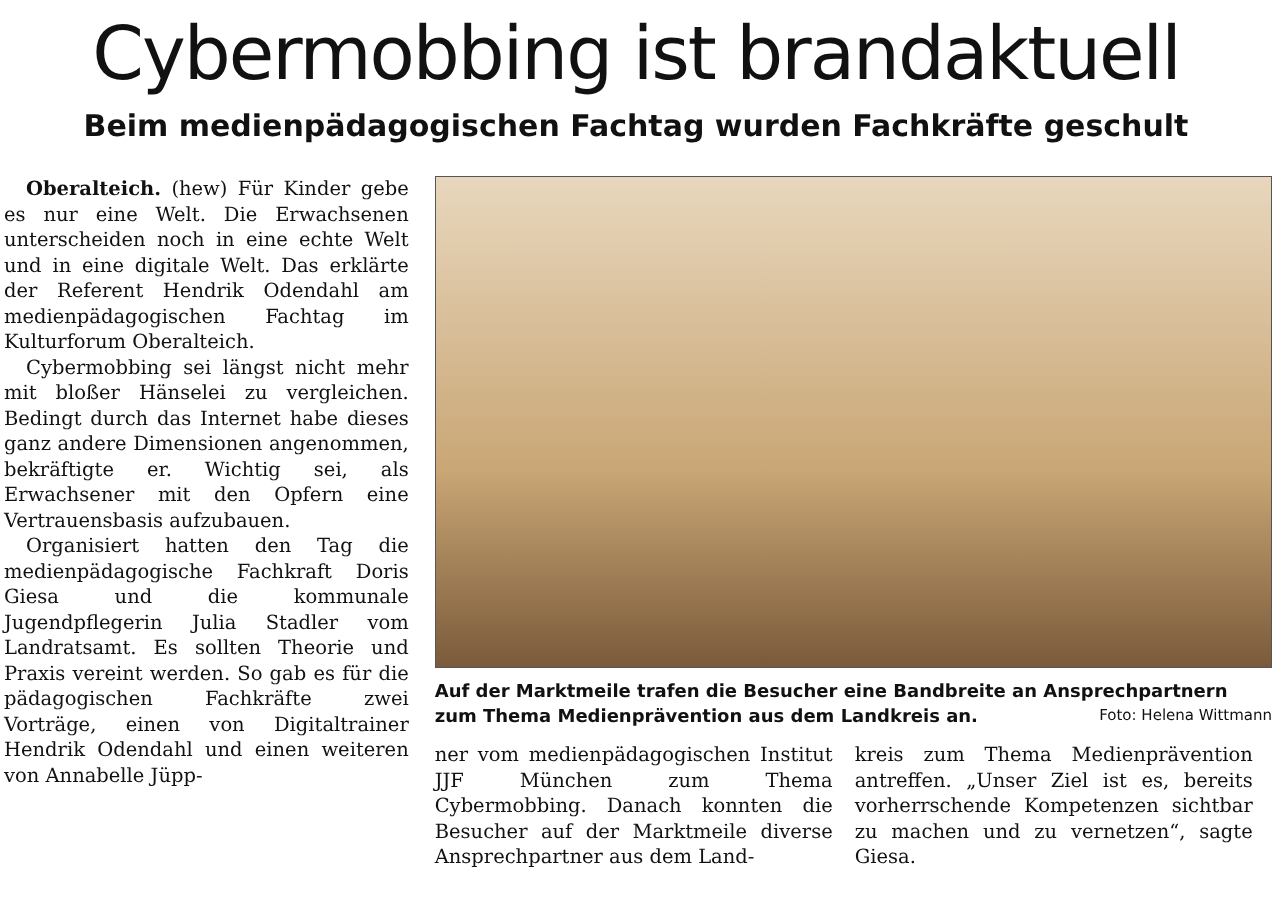Cybermobbing ist brandaktuell
Beim medienpädagogischen Fachtag wurden Fachkräfte geschult
Oberalteich. (hew) Für Kinder gebe es nur eine Welt. Die Erwachsenen unterscheiden noch in eine echte Welt und in eine digitale Welt. Das erklärte der Referent Hendrik Odendahl am medienpädagogischen Fachtag im Kulturforum Oberalteich.
Cybermobbing sei längst nicht mehr mit bloßer Hänselei zu vergleichen. Bedingt durch das Internet habe dieses ganz andere Dimensionen angenommen, bekräftigte er. Wichtig sei, als Erwachsener mit den Opfern eine Vertrauensbasis aufzubauen.
Organisiert hatten den Tag die medienpädagogische Fachkraft Doris Giesa und die kommunale Jugendpflegerin Julia Stadler vom Landratsamt. Es sollten Theorie und Praxis vereint werden. So gab es für die pädagogischen Fachkräfte zwei Vorträge, einen von Digitaltrainer Hendrik Odendahl und einen weiteren von Annabelle Jüpp-
Auf der Marktmeile trafen die Besucher eine Bandbreite an Ansprechpartnern zum Thema Medienprävention aus dem Landkreis an. Foto: Helena Wittmann
ner vom medienpädagogischen Institut JJF München zum Thema Cybermobbing. Danach konnten die Besucher auf der Marktmeile diverse Ansprechpartner aus dem Land-
kreis zum Thema Medienprävention antreffen. „Unser Ziel ist es, bereits vorherrschende Kompetenzen sichtbar zu machen und zu vernetzen“, sagte Giesa.